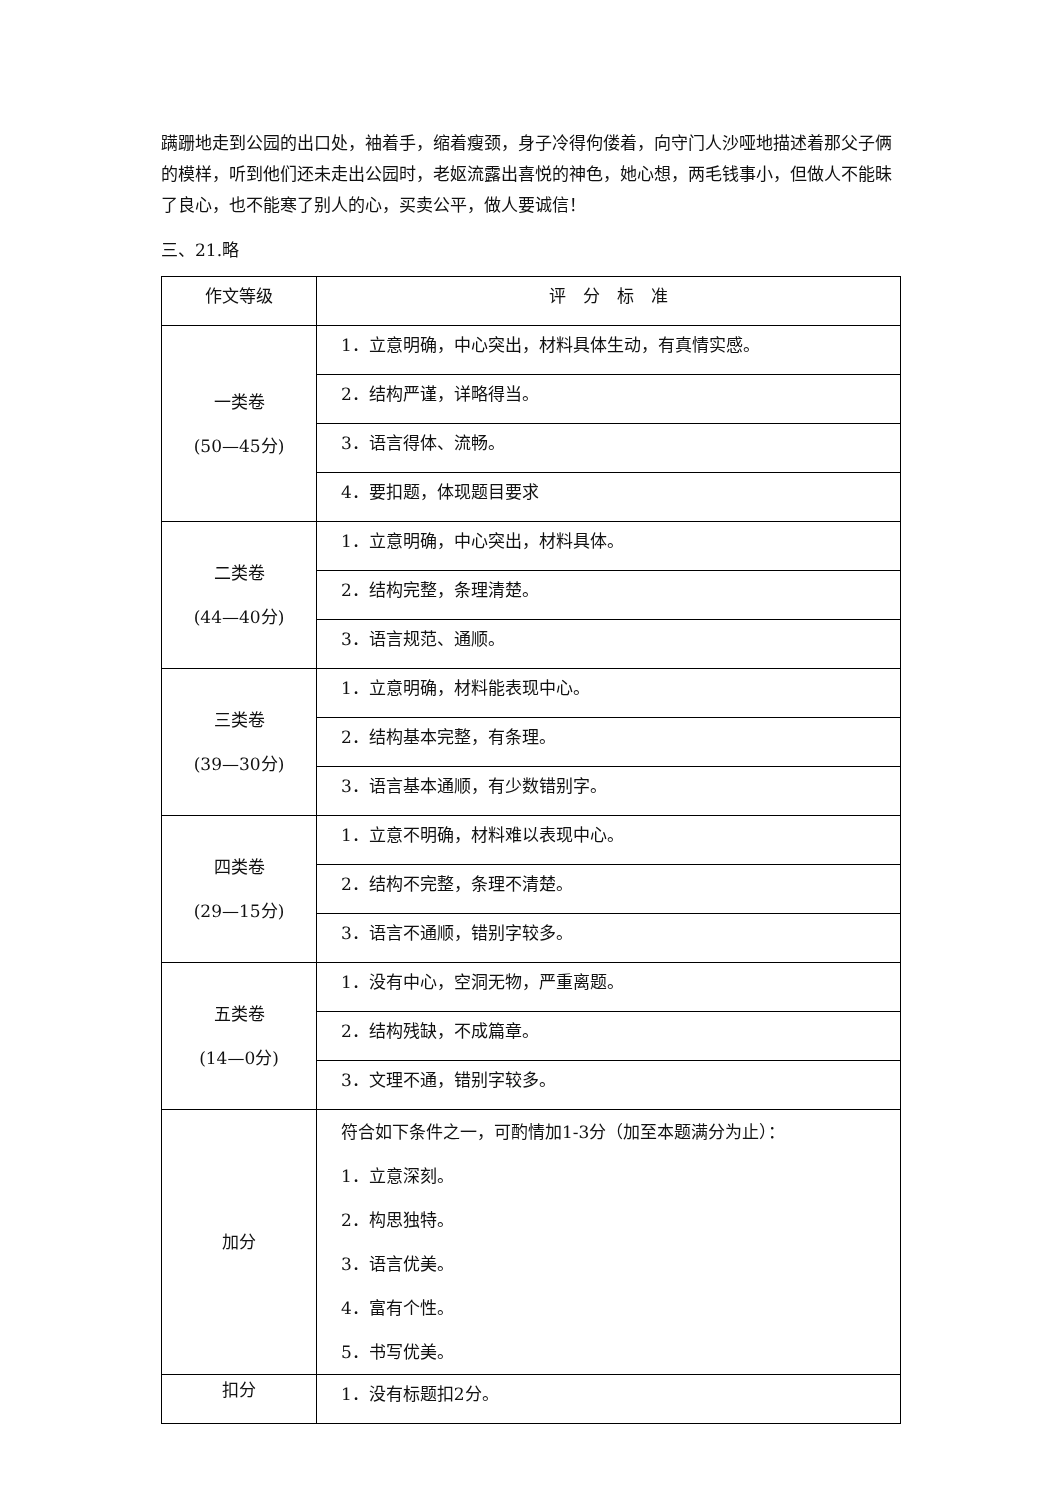蹒跚地走到公园的出口处，袖着手，缩着瘦颈，身子冷得佝偻着，向守门人沙哑地描述着那父子俩的模样，听到他们还未走出公园时，老妪流露出喜悦的神色，她心想，两毛钱事小，但做人不能昧了良心，也不能寒了别人的心，买卖公平，做人要诚信！
三、21.略
| 作文等级 | 评 分 标 准 |
| 一类卷 (50—45分) | 1．立意明确，中心突出，材料具体生动，有真情实感。 |
| | 2．结构严谨，详略得当。 |
| | 3．语言得体、流畅。 |
| | 4．要扣题，体现题目要求 |
| 二类卷 (44—40分) | 1．立意明确，中心突出，材料具体。 |
| | 2．结构完整，条理清楚。 |
| | 3．语言规范、通顺。 |
| 三类卷 (39—30分) | 1．立意明确，材料能表现中心。 |
| | 2．结构基本完整，有条理。 |
| | 3．语言基本通顺，有少数错别字。 |
| 四类卷 (29—15分) | 1．立意不明确，材料难以表现中心。 |
| | 2．结构不完整，条理不清楚。 |
| | 3．语言不通顺，错别字较多。 |
| 五类卷 (14—0分) | 1．没有中心，空洞无物，严重离题。 |
| | 2．结构残缺，不成篇章。 |
| | 3．文理不通，错别字较多。 |
| 加分 | 符合如下条件之一，可酌情加1-3分（加至本题满分为止）： 1．立意深刻。 2．构思独特。 3．语言优美。 4．富有个性。 5．书写优美。 |
| 扣分 | 1．没有标题扣2分。 |